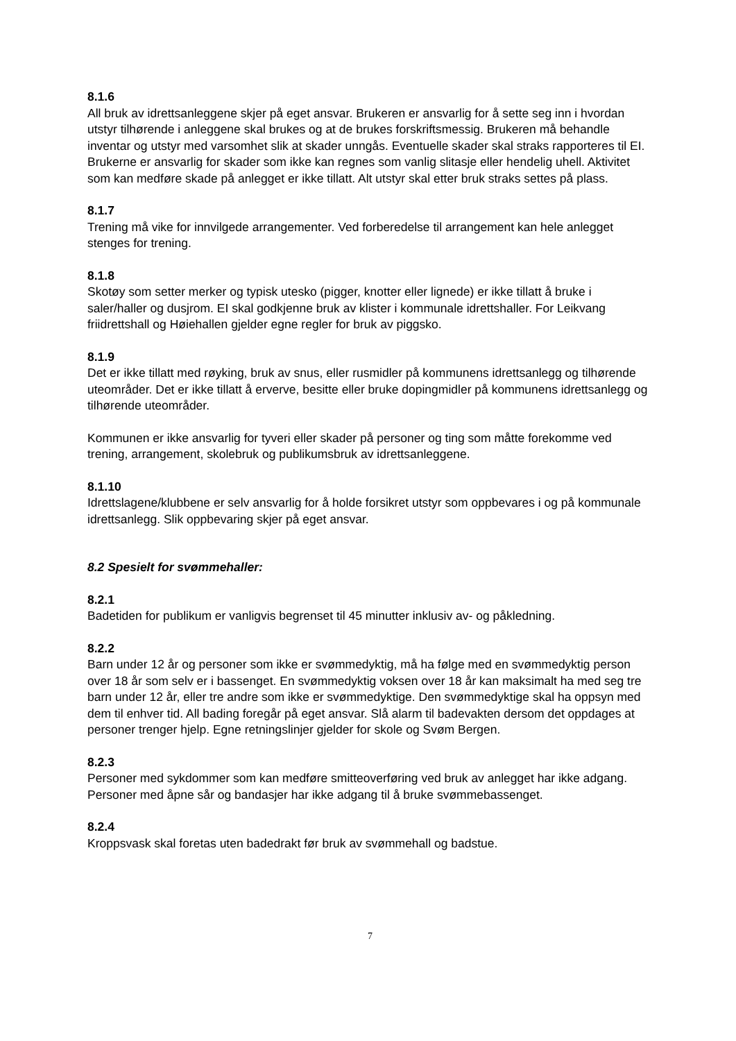8.1.6
All bruk av idrettsanleggene skjer på eget ansvar. Brukeren er ansvarlig for å sette seg inn i hvordan utstyr tilhørende i anleggene skal brukes og at de brukes forskriftsmessig. Brukeren må behandle inventar og utstyr med varsomhet slik at skader unngås. Eventuelle skader skal straks rapporteres til EI. Brukerne er ansvarlig for skader som ikke kan regnes som vanlig slitasje eller hendelig uhell. Aktivitet som kan medføre skade på anlegget er ikke tillatt. Alt utstyr skal etter bruk straks settes på plass.
8.1.7
Trening må vike for innvilgede arrangementer. Ved forberedelse til arrangement kan hele anlegget stenges for trening.
8.1.8
Skotøy som setter merker og typisk utesko (pigger, knotter eller lignede) er ikke tillatt å bruke i saler/haller og dusjrom. EI skal godkjenne bruk av klister i kommunale idrettshaller. For Leikvang friidrettshall og Høiehallen gjelder egne regler for bruk av piggsko.
8.1.9
Det er ikke tillatt med røyking, bruk av snus, eller rusmidler på kommunens idrettsanlegg og tilhørende uteområder. Det er ikke tillatt å erverve, besitte eller bruke dopingmidler på kommunens idrettsanlegg og tilhørende uteområder.
Kommunen er ikke ansvarlig for tyveri eller skader på personer og ting som måtte forekomme ved trening, arrangement, skolebruk og publikumsbruk av idrettsanleggene.
8.1.10
Idrettslagene/klubbene er selv ansvarlig for å holde forsikret utstyr som oppbevares i og på kommunale idrettsanlegg. Slik oppbevaring skjer på eget ansvar.
8.2 Spesielt for svømmehaller:
8.2.1
Badetiden for publikum er vanligvis begrenset til 45 minutter inklusiv av- og påkledning.
8.2.2
Barn under 12 år og personer som ikke er svømmedyktig, må ha følge med en svømmedyktig person over 18 år som selv er i bassenget. En svømmedyktig voksen over 18 år kan maksimalt ha med seg tre barn under 12 år, eller tre andre som ikke er svømmedyktige. Den svømmedyktige skal ha oppsyn med dem til enhver tid. All bading foregår på eget ansvar. Slå alarm til badevakten dersom det oppdages at personer trenger hjelp. Egne retningslinjer gjelder for skole og Svøm Bergen.
8.2.3
Personer med sykdommer som kan medføre smitteoverføring ved bruk av anlegget har ikke adgang. Personer med åpne sår og bandasjer har ikke adgang til å bruke svømmebassenget.
8.2.4
Kroppsvask skal foretas uten badedrakt før bruk av svømmehall og badstue.
7